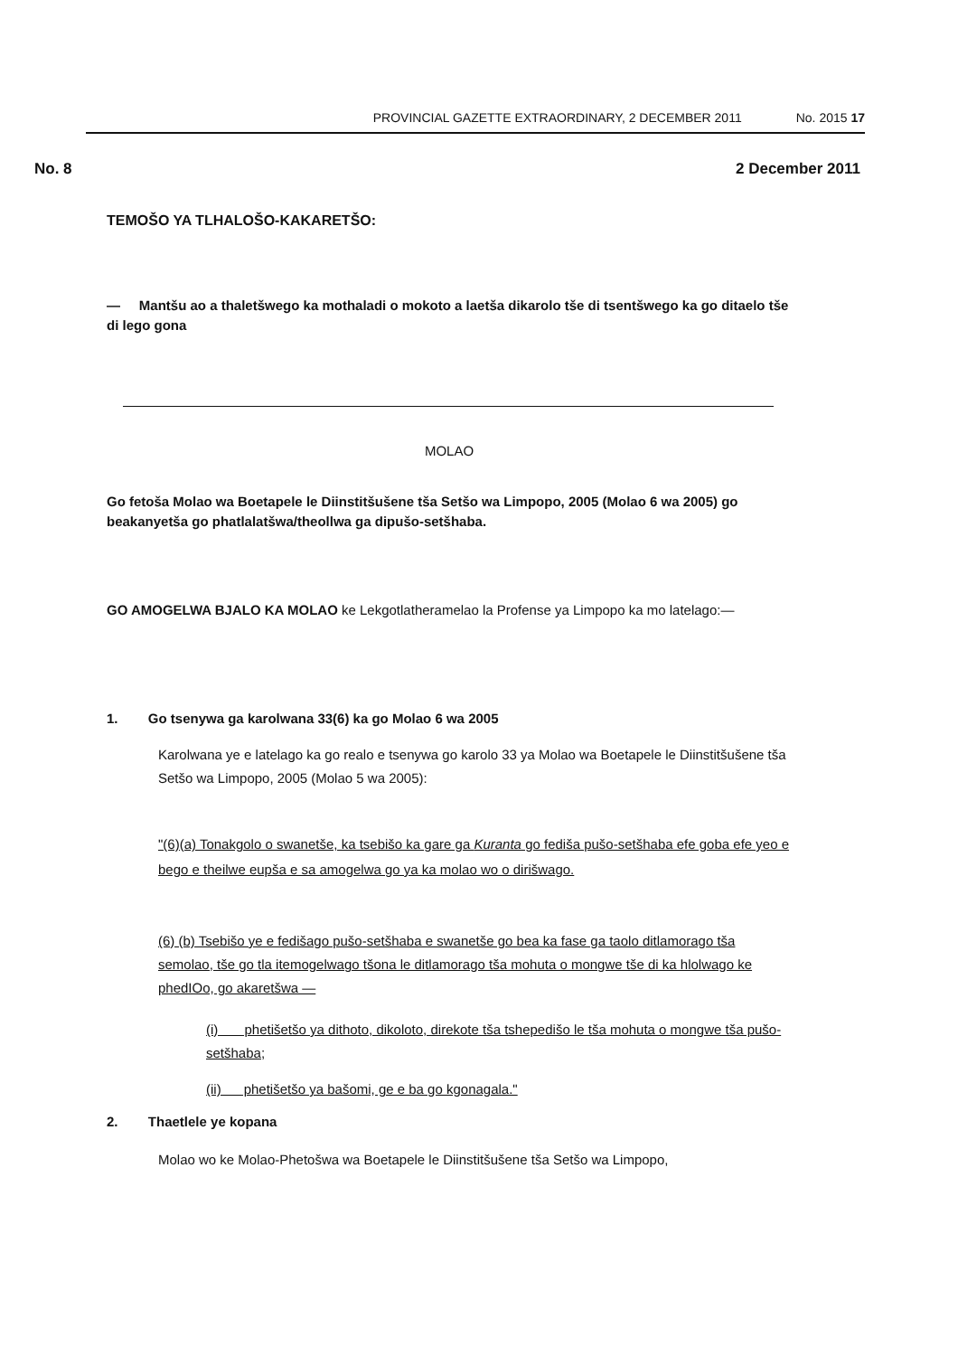PROVINCIAL GAZETTE EXTRAORDINARY, 2 DECEMBER 2011 No. 2015 17
No. 8 2 December 2011
TEMOŠO YA TLHALOŠO-KAKARETŠO:
— Mantšu ao a thaletšwego ka mothaladi o mokoto a laetša dikarolo tše di tsentšwego ka go ditaelo tše di lego gona
MOLAO
Go fetoša Molao wa Boetapele le Diinstitšušene tša Setšo wa Limpopo, 2005 (Molao 6 wa 2005) go beakanyetša go phatlalatšwa/theollwa ga dipušo-setšhaba.
GO AMOGELWA BJALO KA MOLAO ke Lekgotlatheramelao la Profense ya Limpopo ka mo latelago:—
1. Go tsenywa ga karolwana 33(6) ka go Molao 6 wa 2005
Karolwana ye e latelago ka go realo e tsenywa go karolo 33 ya Molao wa Boetapele le Diinstitšušene tša Setšo wa Limpopo, 2005 (Molao 5 wa 2005):
"(6)(a) Tonakgolo o swanetše, ka tsebišo ka gare ga Kuranta go fediša pušo-setšhaba efe goba efe yeo e bego e theilwe eupša e sa amogelwa go ya ka molao wo o dirišwago.
(6) (b) Tsebišo ye e fedišago pušo-setšhaba e swanetše go bea ka fase ga taolo ditlamorago tša semolao, tše go tla itemogelwago tšona le ditlamorago tša mohuta o mongwe tše di ka hlolwago ke phedIOo, go akaretšwa —
(i) phetišetšo ya dithoto, dikoloto, direkote tša tshepedišo le tša mohuta o mongwe tša pušo-setšhaba;
(ii) phetišetšo ya bašomi, ge e ba go kgonagala."
2. Thaetlele ye kopana
Molao wo ke Molao-Phetošwa wa Boetapele le Diinstitšušene tša Setšo wa Limpopo,